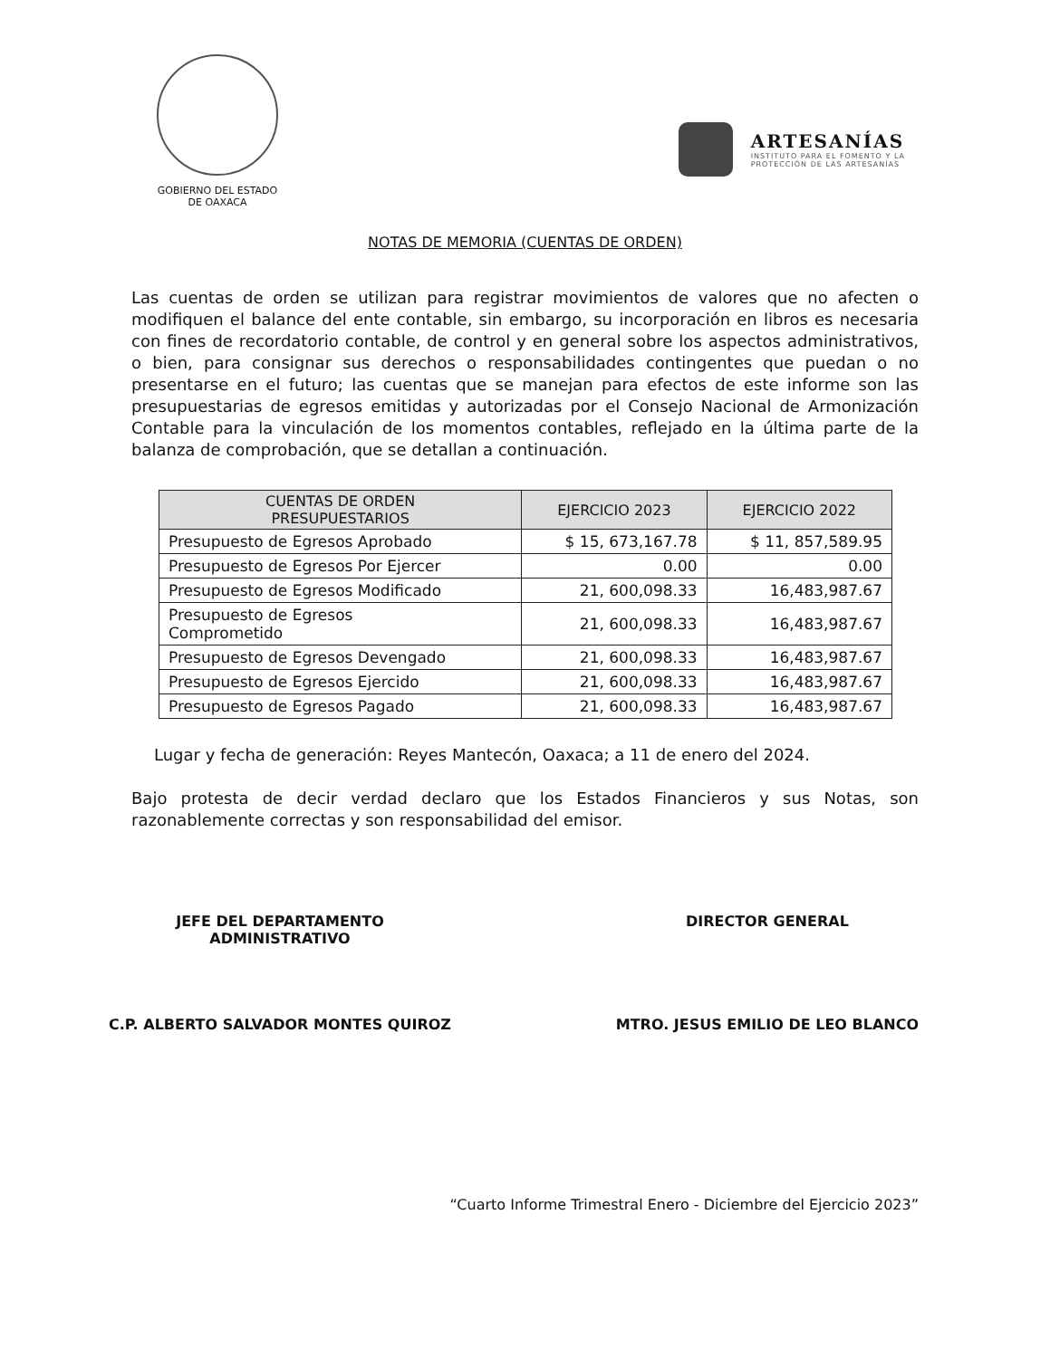GOBIERNO DEL ESTADO
DE OAXACA
ARTESANÍAS
INSTITUTO PARA EL FOMENTO Y LA
PROTECCIÓN DE LAS ARTESANÍAS
NOTAS DE MEMORIA (CUENTAS DE ORDEN)
Las cuentas de orden se utilizan para registrar movimientos de valores que no afecten o modifiquen el balance del ente contable, sin embargo, su incorporación en libros es necesaria con fines de recordatorio contable, de control y en general sobre los aspectos administrativos, o bien, para consignar sus derechos o responsabilidades contingentes que puedan o no presentarse en el futuro; las cuentas que se manejan para efectos de este informe son las presupuestarias de egresos emitidas y autorizadas por el Consejo Nacional de Armonización Contable para la vinculación de los momentos contables, reflejado en la última parte de la balanza de comprobación, que se detallan a continuación.
| CUENTAS DE ORDEN PRESUPUESTARIOS | EJERCICIO 2023 | EJERCICIO 2022 |
| --- | --- | --- |
| Presupuesto de Egresos Aprobado | $ 15, 673,167.78 | $ 11, 857,589.95 |
| Presupuesto de Egresos Por Ejercer | 0.00 | 0.00 |
| Presupuesto de Egresos Modificado | 21, 600,098.33 | 16,483,987.67 |
| Presupuesto de Egresos Comprometido | 21, 600,098.33 | 16,483,987.67 |
| Presupuesto de Egresos Devengado | 21, 600,098.33 | 16,483,987.67 |
| Presupuesto de Egresos Ejercido | 21, 600,098.33 | 16,483,987.67 |
| Presupuesto de Egresos Pagado | 21, 600,098.33 | 16,483,987.67 |
Lugar y fecha de generación: Reyes Mantecón, Oaxaca; a 11 de enero del 2024.
Bajo protesta de decir verdad declaro que los Estados Financieros y sus Notas, son razonablemente correctas y son responsabilidad del emisor.
JEFE DEL DEPARTAMENTO
ADMINISTRATIVO
C.P. ALBERTO SALVADOR MONTES QUIROZ
DIRECTOR GENERAL
MTRO. JESUS EMILIO DE LEO BLANCO
“Cuarto Informe Trimestral Enero - Diciembre del Ejercicio 2023”